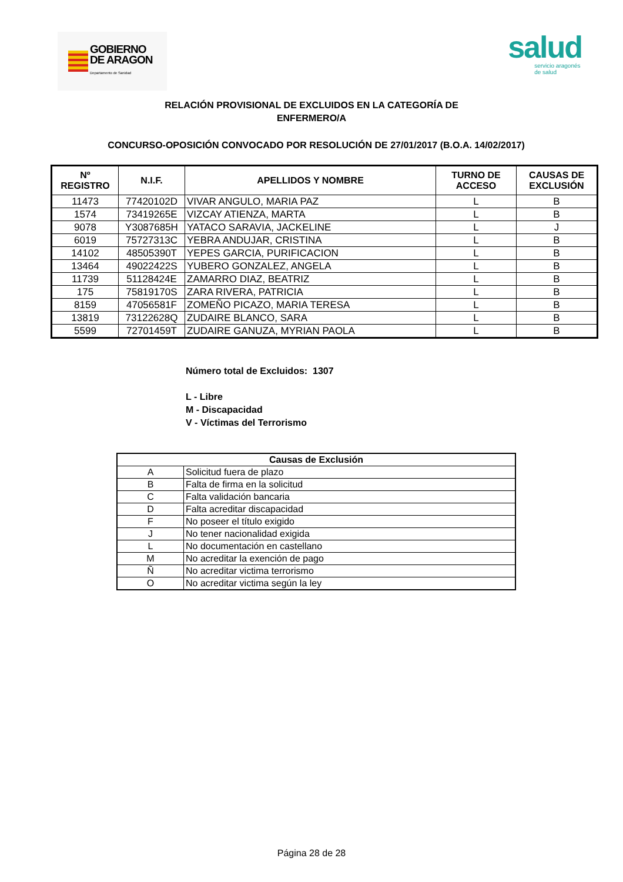GOBIERNO
DE ARAGON
Departamento de Sanidad
salud
servicio aragonés
de salud
RELACIÓN PROVISIONAL DE EXCLUIDOS EN LA CATEGORÍA DE
ENFERMERO/A
CONCURSO-OPOSICIÓN CONVOCADO POR RESOLUCIÓN DE 27/01/2017 (B.O.A. 14/02/2017)
| Nº REGISTRO | N.I.F. | APELLIDOS Y NOMBRE | TURNO DE ACCESO | CAUSAS DE EXCLUSIÓN |
| --- | --- | --- | --- | --- |
| 11473 | 77420102D | VIVAR ANGULO, MARIA PAZ | L | B |
| 1574 | 73419265E | VIZCAY ATIENZA, MARTA | L | B |
| 9078 | Y3087685H | YATACO SARAVIA, JACKELINE | L | J |
| 6019 | 75727313C | YEBRA ANDUJAR, CRISTINA | L | B |
| 14102 | 48505390T | YEPES GARCIA, PURIFICACION | L | B |
| 13464 | 49022422S | YUBERO GONZALEZ, ANGELA | L | B |
| 11739 | 51128424E | ZAMARRO DIAZ, BEATRIZ | L | B |
| 175 | 75819170S | ZARA RIVERA, PATRICIA | L | B |
| 8159 | 47056581F | ZOMEÑO PICAZO, MARIA TERESA | L | B |
| 13819 | 73122628Q | ZUDAIRE BLANCO, SARA | L | B |
| 5599 | 72701459T | ZUDAIRE GANUZA, MYRIAN PAOLA | L | B |
Número total de Excluidos: 1307
L - Libre
M - Discapacidad
V - Víctimas del Terrorismo
| Causas de Exclusión | |
| --- | --- |
| A | Solicitud fuera de plazo |
| B | Falta de firma en la solicitud |
| C | Falta validación bancaria |
| D | Falta acreditar discapacidad |
| F | No poseer el título exigido |
| J | No tener nacionalidad exigida |
| L | No documentación en castellano |
| M | No acreditar la exención de pago |
| Ñ | No acreditar victima terrorismo |
| O | No acreditar victima según la ley |
Página 28 de 28